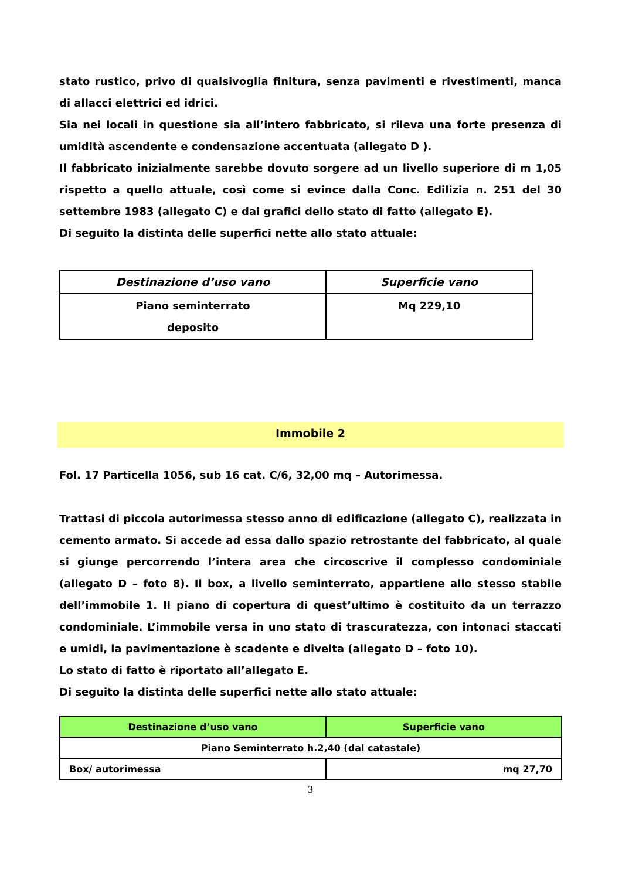stato rustico, privo di qualsivoglia finitura, senza pavimenti e rivestimenti, manca di allacci elettrici ed idrici.
Sia nei locali in questione sia all’intero fabbricato, si rileva una forte presenza di umidità ascendente e condensazione accentuata (allegato D ).
Il fabbricato inizialmente sarebbe dovuto sorgere ad un livello superiore di m 1,05 rispetto a quello attuale, così come si evince dalla Conc. Edilizia n. 251 del 30 settembre 1983 (allegato C) e dai grafici dello stato di fatto (allegato E).
Di seguito la distinta delle superfici nette allo stato attuale:
| Destinazione d’uso vano | Superficie vano |
| --- | --- |
| Piano seminterrato deposito | Mq 229,10 |
Immobile 2
Fol. 17 Particella 1056, sub 16 cat. C/6, 32,00 mq – Autorimessa.
Trattasi di piccola autorimessa stesso anno di edificazione (allegato C), realizzata in cemento armato. Si accede ad essa dallo spazio retrostante del fabbricato, al quale si giunge percorrendo l’intera area che circoscrive il complesso condominiale (allegato D – foto 8). Il box, a livello seminterrato, appartiene allo stesso stabile dell’immobile 1. Il piano di copertura di quest’ultimo è costituito da un terrazzo condominiale. L’immobile versa in uno stato di trascuratezza, con intonaci staccati e umidi, la pavimentazione è scadente e divelta (allegato D – foto 10).
Lo stato di fatto è riportato all’allegato E.
Di seguito la distinta delle superfici nette allo stato attuale:
| Destinazione d’uso vano | Superficie vano |
| --- | --- |
| Piano Seminterrato h.2,40 (dal catastale) | |
| Box/ autorimessa | mq 27,70 |
3